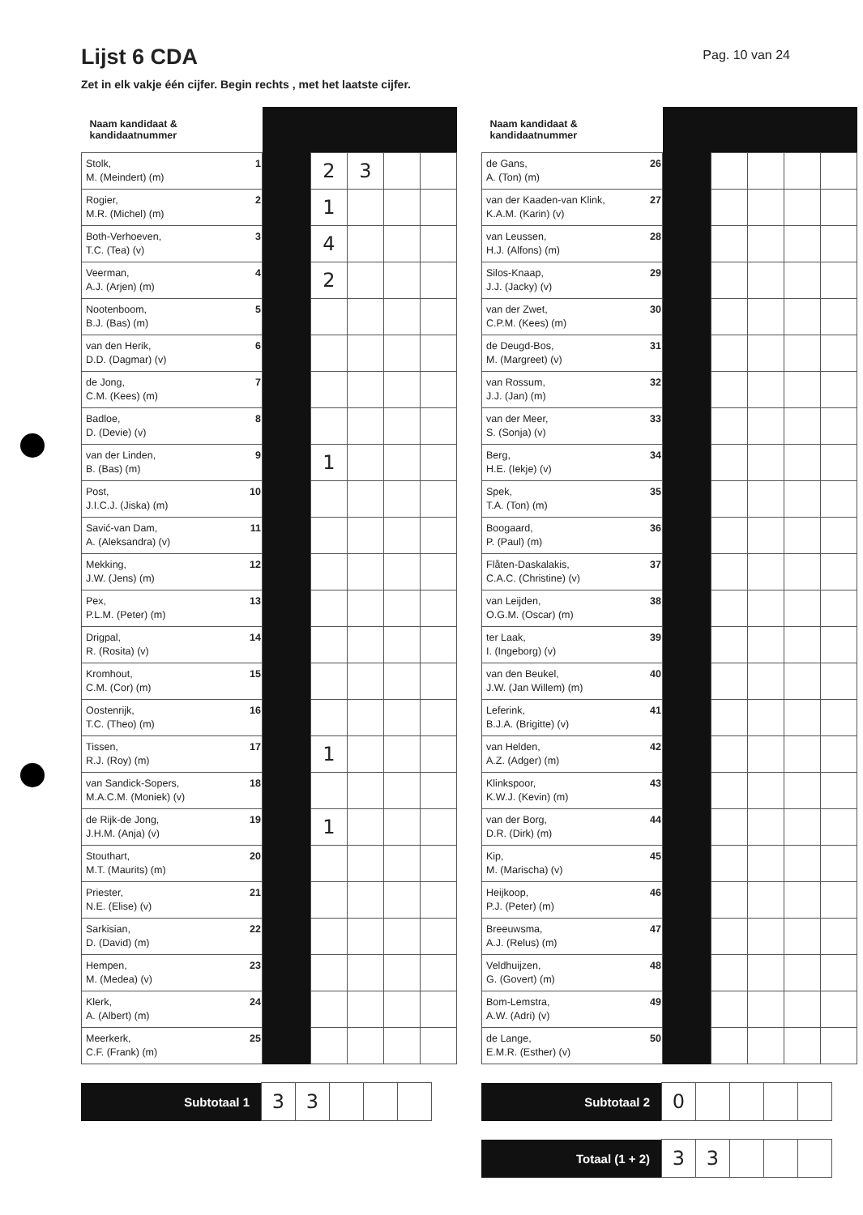Lijst 6 CDA
Pag. 10 van 24
Zet in elk vakje één cijfer. Begin rechts , met het laatste cijfer.
| Naam kandidaat & kandidaatnummer | | | | | | |
| --- | --- | --- | --- | --- | --- | --- |
| Stolk, M. (Meindert) (m) | 1 | | 2 | 3 | | |
| Rogier, M.R. (Michel) (m) | 2 | | 1 | | | |
| Both-Verhoeven, T.C. (Tea) (v) | 3 | | 4 | | | |
| Veerman, A.J. (Arjen) (m) | 4 | | 2 | | | |
| Nootenboom, B.J. (Bas) (m) | 5 | | | | | |
| van den Herik, D.D. (Dagmar) (v) | 6 | | | | | |
| de Jong, C.M. (Kees) (m) | 7 | | | | | |
| Badloe, D. (Devie) (v) | 8 | | | | | |
| van der Linden, B. (Bas) (m) | 9 | | 1 | | | |
| Post, J.I.C.J. (Jiska) (m) | 10 | | | | | |
| Savić-van Dam, A. (Aleksandra) (v) | 11 | | | | | |
| Mekking, J.W. (Jens) (m) | 12 | | | | | |
| Pex, P.L.M. (Peter) (m) | 13 | | | | | |
| Drigpal, R. (Rosita) (v) | 14 | | | | | |
| Kromhout, C.M. (Cor) (m) | 15 | | | | | |
| Oostenrijk, T.C. (Theo) (m) | 16 | | | | | |
| Tissen, R.J. (Roy) (m) | 17 | | 1 | | | |
| van Sandick-Sopers, M.A.C.M. (Moniek) (v) | 18 | | | | | |
| de Rijk-de Jong, J.H.M. (Anja) (v) | 19 | | 1 | | | |
| Stouthart, M.T. (Maurits) (m) | 20 | | | | | |
| Priester, N.E. (Elise) (v) | 21 | | | | | |
| Sarkisian, D. (David) (m) | 22 | | | | | |
| Hempen, M. (Medea) (v) | 23 | | | | | |
| Klerk, A. (Albert) (m) | 24 | | | | | |
| Meerkerk, C.F. (Frank) (m) | 25 | | | | | |
| Subtotaal 1 | 3 | 3 | | | |
| Naam kandidaat & kandidaatnummer | | | | | | |
| --- | --- | --- | --- | --- | --- | --- |
| de Gans, A. (Ton) (m) | 26 | | | | | |
| van der Kaaden-van Klink, K.A.M. (Karin) (v) | 27 | | | | | |
| van Leussen, H.J. (Alfons) (m) | 28 | | | | | |
| Silos-Knaap, J.J. (Jacky) (v) | 29 | | | | | |
| van der Zwet, C.P.M. (Kees) (m) | 30 | | | | | |
| de Deugd-Bos, M. (Margreet) (v) | 31 | | | | | |
| van Rossum, J.J. (Jan) (m) | 32 | | | | | |
| van der Meer, S. (Sonja) (v) | 33 | | | | | |
| Berg, H.E. (Iekje) (v) | 34 | | | | | |
| Spek, T.A. (Ton) (m) | 35 | | | | | |
| Boogaard, P. (Paul) (m) | 36 | | | | | |
| Flåten-Daskalakis, C.A.C. (Christine) (v) | 37 | | | | | |
| van Leijden, O.G.M. (Oscar) (m) | 38 | | | | | |
| ter Laak, I. (Ingeborg) (v) | 39 | | | | | |
| van den Beukel, J.W. (Jan Willem) (m) | 40 | | | | | |
| Leferink, B.J.A. (Brigitte) (v) | 41 | | | | | |
| van Helden, A.Z. (Adger) (m) | 42 | | | | | |
| Klinkspoor, K.W.J. (Kevin) (m) | 43 | | | | | |
| van der Borg, D.R. (Dirk) (m) | 44 | | | | | |
| Kip, M. (Marischa) (v) | 45 | | | | | |
| Heijkoop, P.J. (Peter) (m) | 46 | | | | | |
| Breeuwsma, A.J. (Relus) (m) | 47 | | | | | |
| Veldhuijzen, G. (Govert) (m) | 48 | | | | | |
| Bom-Lemstra, A.W. (Adri) (v) | 49 | | | | | |
| de Lange, E.M.R. (Esther) (v) | 50 | | | | | |
| Subtotaal 2 | 0 | | | | |
| Totaal (1 + 2) | 3 | 3 | | | |